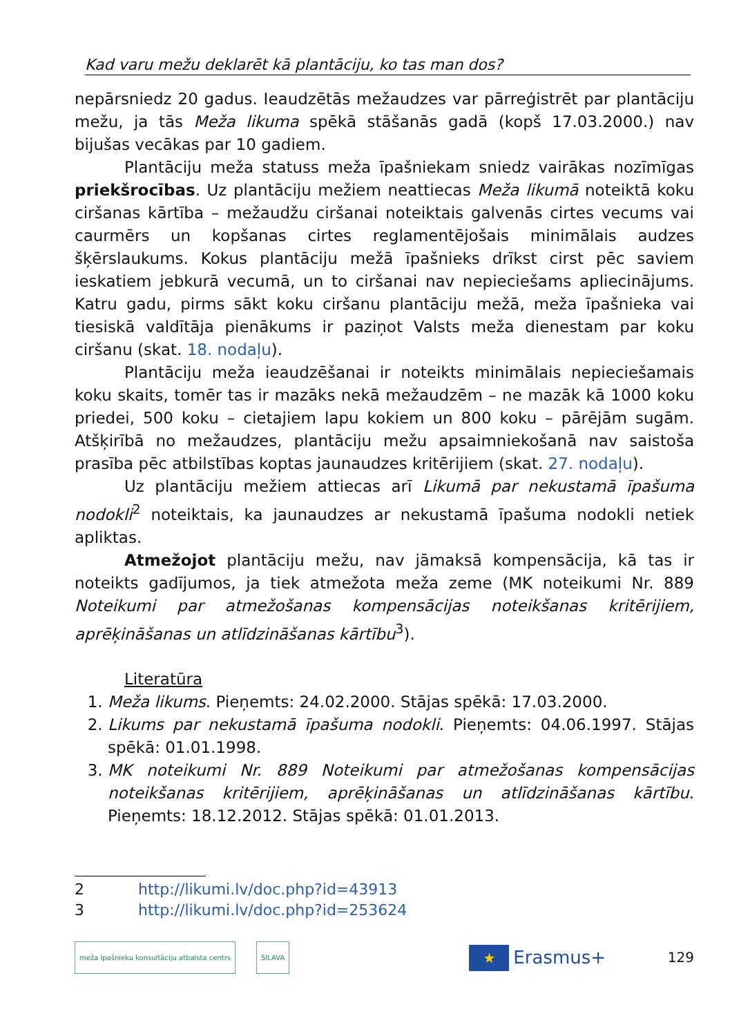Kad varu mežu deklarēt kā plantāciju, ko tas man dos?
nepārsniedz 20 gadus. Ieaudzētās mežaudzes var pārreģistrēt par plantāciju mežu, ja tās Meža likuma spēkā stāšanās gadā (kopš 17.03.2000.) nav bijušas vecākas par 10 gadiem.
Plantāciju meža statuss meža īpašniekam sniedz vairākas nozīmīgas priekšrocības. Uz plantāciju mežiem neattiecas Meža likumā noteiktā koku ciršanas kārtība – mežaudžu ciršanai noteiktais galvenās cirtes vecums vai caurmērs un kopšanas cirtes reglamentējošais minimālais audzes šķērslaukums. Kokus plantāciju mežā īpašnieks drīkst cirst pēc saviem ieskatiem jebkurā vecumā, un to ciršanai nav nepieciešams apliecinājums. Katru gadu, pirms sākt koku ciršanu plantāciju mežā, meža īpašnieka vai tiesiskā valdītāja pienākums ir paziņot Valsts meža dienestam par koku ciršanu (skat. 18. nodaļu).
Plantāciju meža ieaudzēšanai ir noteikts minimālais nepieciešamais koku skaits, tomēr tas ir mazāks nekā mežaudzēm – ne mazāk kā 1000 koku priedei, 500 koku – cietajiem lapu kokiem un 800 koku – pārējām sugām. Atšķirībā no mežaudzes, plantāciju mežu apsaimniekošanā nav saistoša prasība pēc atbilstības koptas jaunaudzes kritērijiem (skat. 27. nodaļu).
Uz plantāciju mežiem attiecas arī Likumā par nekustamā īpašuma nodokli<sup>2</sup> noteiktais, ka jaunaudzes ar nekustamā īpašuma nodokli netiek apliktas.
Atmežojot plantāciju mežu, nav jāmaksā kompensācija, kā tas ir noteikts gadījumos, ja tiek atmežota meža zeme (MK noteikumi Nr. 889 Noteikumi par atmežošanas kompensācijas noteikšanas kritērijiem, aprēķināšanas un atlīdzināšanas kārtību<sup>3</sup>).
Literatūra
1. Meža likums. Pieņemts: 24.02.2000. Stājas spēkā: 17.03.2000.
2. Likums par nekustamā īpašuma nodokli. Pieņemts: 04.06.1997. Stājas spēkā: 01.01.1998.
3. MK noteikumi Nr. 889 Noteikumi par atmežošanas kompensācijas noteikšanas kritērijiem, aprēķināšanas un atlīdzināšanas kārtību. Pieņemts: 18.12.2012. Stājas spēkā: 01.01.2013.
2 http://likumi.lv/doc.php?id=43913
3 http://likumi.lv/doc.php?id=253624
meža īpašnieku konsultāciju atbalsta centrs
SILAVA
★
Erasmus+ 129